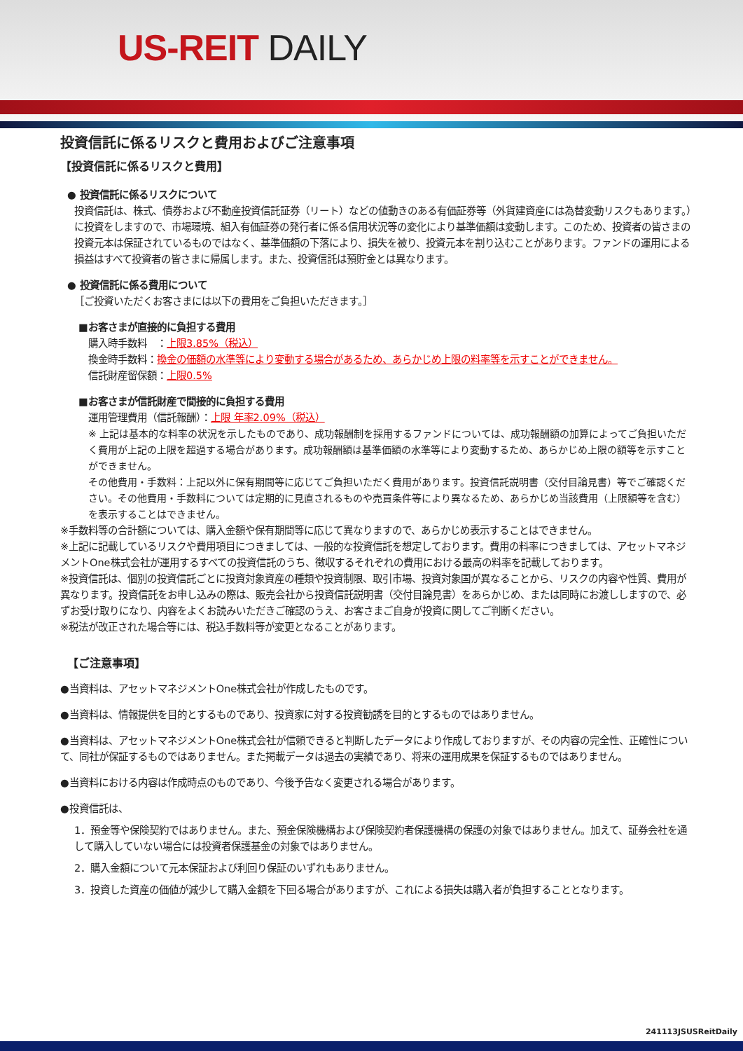US-REIT DAILY
投資信託に係るリスクと費用およびご注意事項
【投資信託に係るリスクと費用】
● 投資信託に係るリスクについて
投資信託は、株式、債券および不動産投資信託証券（リート）などの値動きのある有価証券等（外貨建資産には為替変動リスクもあります。）に投資をしますので、市場環境、組入有価証券の発行者に係る信用状況等の変化により基準価額は変動します。このため、投資者の皆さまの投資元本は保証されているものではなく、基準価額の下落により、損失を被り、投資元本を割り込むことがあります。ファンドの運用による損益はすべて投資者の皆さまに帰属します。また、投資信託は預貯金とは異なります。
● 投資信託に係る費用について
［ご投資いただくお客さまには以下の費用をご負担いただきます。］
■お客さまが直接的に負担する費用
購入時手数料　：上限3.85%（税込）
換金時手数料：換金の価額の水準等により変動する場合があるため、あらかじめ上限の料率等を示すことができません。
信託財産留保額：上限0.5%
■お客さまが信託財産で間接的に負担する費用
運用管理費用（信託報酬）：上限 年率2.09%（税込）
※ 上記は基本的な料率の状況を示したものであり、成功報酬制を採用するファンドについては、成功報酬額の加算によってご負担いただく費用が上記の上限を超過する場合があります。成功報酬額は基準価額の水準等により変動するため、あらかじめ上限の額等を示すことができません。
その他費用・手数料：上記以外に保有期間等に応じてご負担いただく費用があります。投資信託説明書（交付目論見書）等でご確認ください。その他費用・手数料については定期的に見直されるものや売買条件等により異なるため、あらかじめ当該費用（上限額等を含む）を表示することはできません。
※手数料等の合計額については、購入金額や保有期間等に応じて異なりますので、あらかじめ表示することはできません。
※上記に記載しているリスクや費用項目につきましては、一般的な投資信託を想定しております。費用の料率につきましては、アセットマネジメントOne株式会社が運用するすべての投資信託のうち、徴収するそれぞれの費用における最高の料率を記載しております。
※投資信託は、個別の投資信託ごとに投資対象資産の種類や投資制限、取引市場、投資対象国が異なることから、リスクの内容や性質、費用が異なります。投資信託をお申し込みの際は、販売会社から投資信託説明書（交付目論見書）をあらかじめ、または同時にお渡ししますので、必ずお受け取りになり、内容をよくお読みいただきご確認のうえ、お客さまご自身が投資に関してご判断ください。
※税法が改正された場合等には、税込手数料等が変更となることがあります。
【ご注意事項】
●当資料は、アセットマネジメントOne株式会社が作成したものです。
●当資料は、情報提供を目的とするものであり、投資家に対する投資勧誘を目的とするものではありません。
●当資料は、アセットマネジメントOne株式会社が信頼できると判断したデータにより作成しておりますが、その内容の完全性、正確性について、同社が保証するものではありません。また掲載データは過去の実績であり、将来の運用成果を保証するものではありません。
●当資料における内容は作成時点のものであり、今後予告なく変更される場合があります。
●投資信託は、
1．預金等や保険契約ではありません。また、預金保険機構および保険契約者保護機構の保護の対象ではありません。加えて、証券会社を通して購入していない場合には投資者保護基金の対象ではありません。
2．購入金額について元本保証および利回り保証のいずれもありません。
3．投資した資産の価値が減少して購入金額を下回る場合がありますが、これによる損失は購入者が負担することとなります。
241113JSUSReitDaily